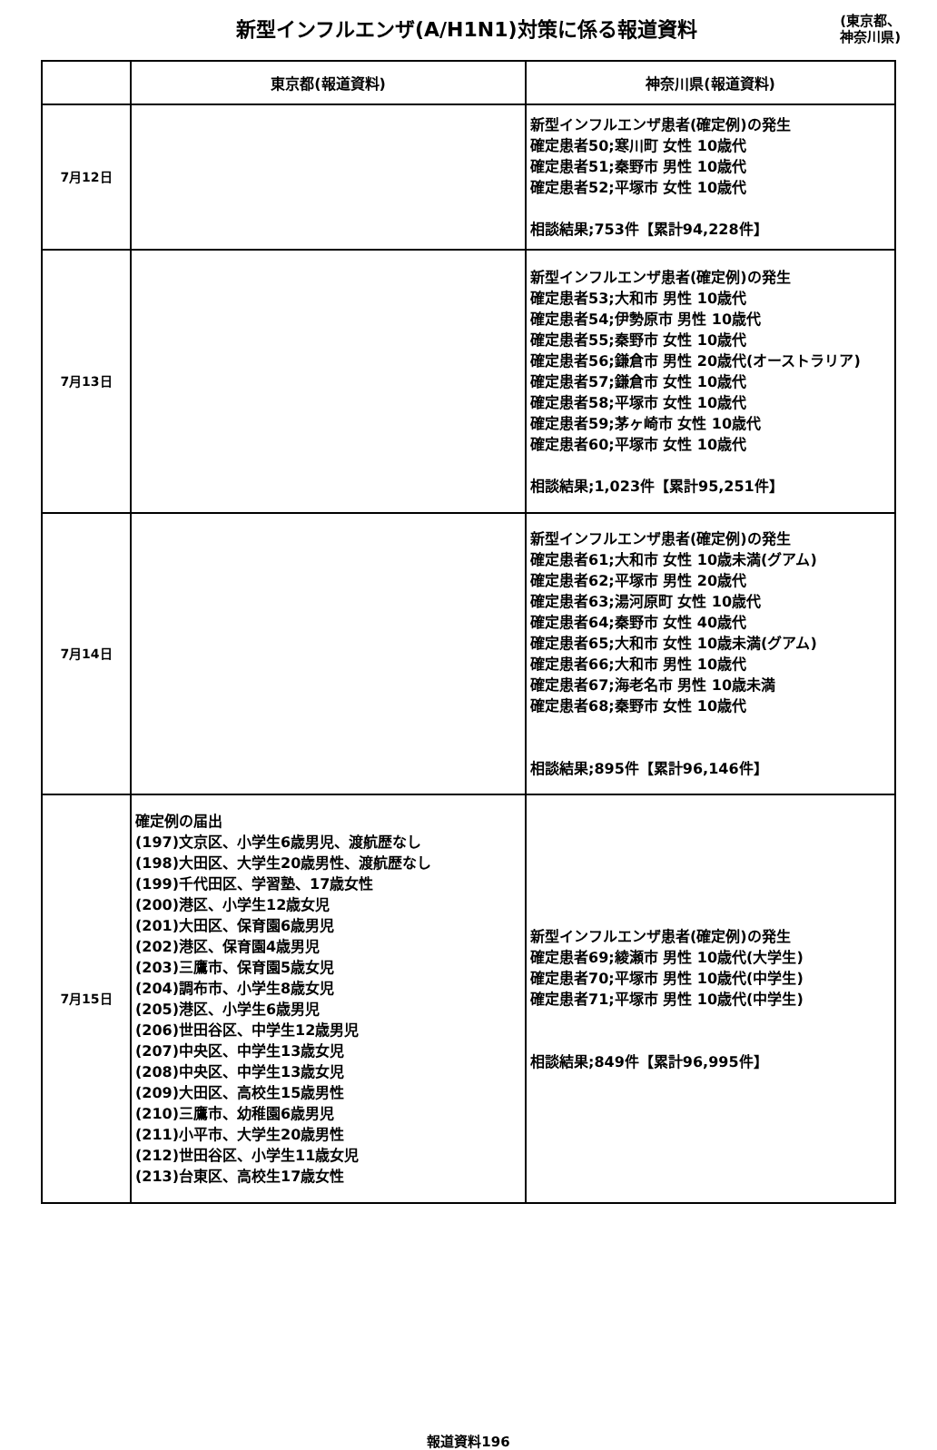新型インフルエンザ(A/H1N1)対策に係る報道資料
(東京都、
神奈川県)
| | 東京都(報道資料) | 神奈川県(報道資料) |
| --- | --- | --- |
| 7月12日 | | 新型インフルエンザ患者(確定例)の発生 確定患者50;寒川町 女性 10歳代 確定患者51;秦野市 男性 10歳代 確定患者52;平塚市 女性 10歳代 相談結果;753件【累計94,228件】 |
| 7月13日 | | 新型インフルエンザ患者(確定例)の発生 確定患者53;大和市 男性 10歳代 確定患者54;伊勢原市 男性 10歳代 確定患者55;秦野市 女性 10歳代 確定患者56;鎌倉市 男性 20歳代(オーストラリア) 確定患者57;鎌倉市 女性 10歳代 確定患者58;平塚市 女性 10歳代 確定患者59;茅ヶ崎市 女性 10歳代 確定患者60;平塚市 女性 10歳代 相談結果;1,023件【累計95,251件】 |
| 7月14日 | | 新型インフルエンザ患者(確定例)の発生 確定患者61;大和市 女性 10歳未満(グアム) 確定患者62;平塚市 男性 20歳代 確定患者63;湯河原町 女性 10歳代 確定患者64;秦野市 女性 40歳代 確定患者65;大和市 女性 10歳未満(グアム) 確定患者66;大和市 男性 10歳代 確定患者67;海老名市 男性 10歳未満 確定患者68;秦野市 女性 10歳代 相談結果;895件【累計96,146件】 |
| 7月15日 | 確定例の届出 (197)文京区、小学生6歳男児、渡航歴なし (198)大田区、大学生20歳男性、渡航歴なし (199)千代田区、学習塾、17歳女性 (200)港区、小学生12歳女児 (201)大田区、保育園6歳男児 (202)港区、保育園4歳男児 (203)三鷹市、保育園5歳女児 (204)調布市、小学生8歳女児 (205)港区、小学生6歳男児 (206)世田谷区、中学生12歳男児 (207)中央区、中学生13歳女児 (208)中央区、中学生13歳女児 (209)大田区、高校生15歳男性 (210)三鷹市、幼稚園6歳男児 (211)小平市、大学生20歳男性 (212)世田谷区、小学生11歳女児 (213)台東区、高校生17歳女性 | 新型インフルエンザ患者(確定例)の発生 確定患者69;綾瀬市 男性 10歳代(大学生) 確定患者70;平塚市 男性 10歳代(中学生) 確定患者71;平塚市 男性 10歳代(中学生) 相談結果;849件【累計96,995件】 |
報道資料196